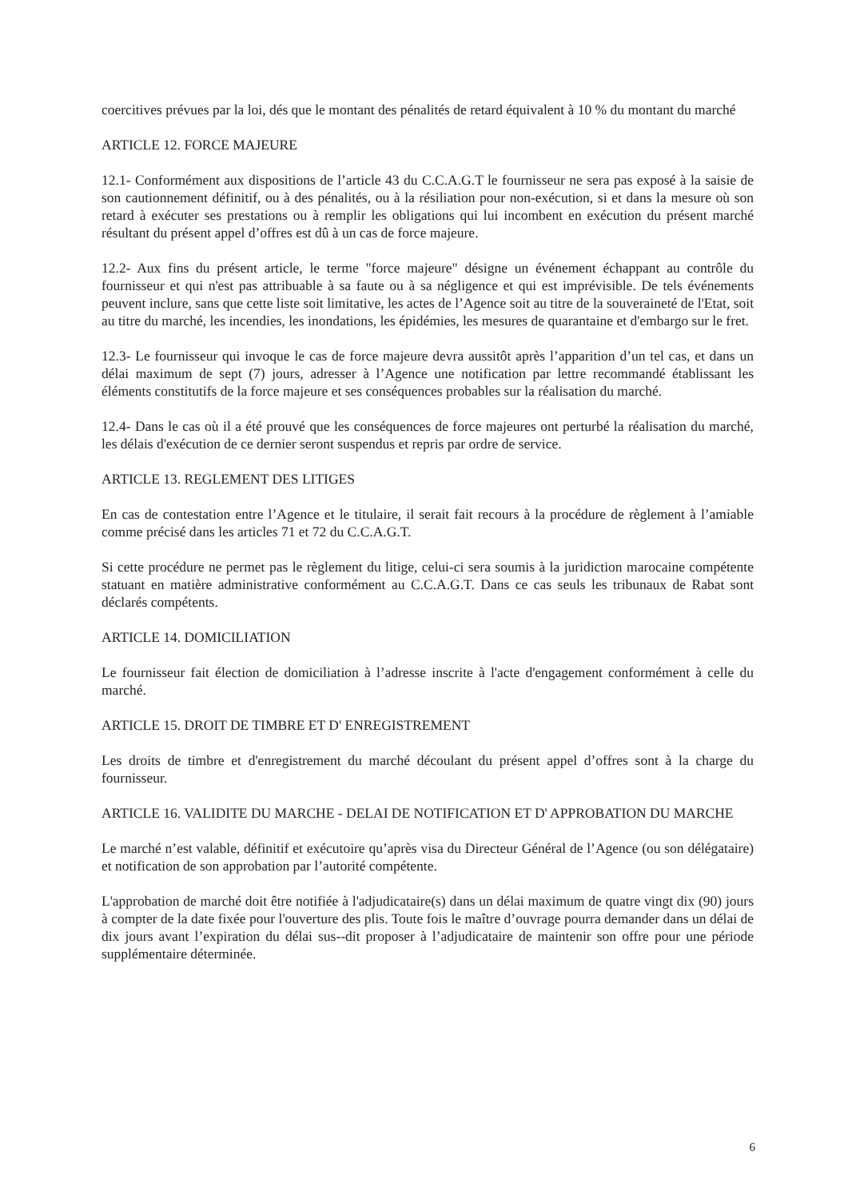coercitives prévues par la loi, dés que le montant des pénalités de retard équivalent à 10 % du montant du marché
ARTICLE 12. FORCE MAJEURE
12.1- Conformément aux dispositions de l’article 43 du C.C.A.G.T le fournisseur ne sera pas exposé à la saisie de son cautionnement définitif, ou à des pénalités, ou à la résiliation pour non-exécution, si et dans la mesure où son retard à exécuter ses prestations ou à remplir les obligations qui lui incombent en exécution du présent marché résultant du présent appel d’offres est dû à un cas de force majeure.
12.2- Aux fins du présent article, le terme "force majeure" désigne un événement échappant au contrôle du fournisseur et qui n'est pas attribuable à sa faute ou à sa négligence et qui est imprévisible. De tels événements peuvent inclure, sans que cette liste soit limitative, les actes de l’Agence soit au titre de la souveraineté de l'Etat, soit au titre du marché, les incendies, les inondations, les épidémies, les mesures de quarantaine et d'embargo sur le fret.
12.3- Le fournisseur qui invoque le cas de force majeure devra aussitôt après l’apparition d’un tel cas, et dans un délai maximum de sept (7) jours, adresser à l’Agence une notification par lettre recommandé établissant les éléments constitutifs de la force majeure et ses conséquences probables sur la réalisation du marché.
12.4- Dans le cas où il a été prouvé que les conséquences de force majeures ont perturbé la réalisation du marché, les délais d'exécution de ce dernier seront suspendus et repris par ordre de service.
ARTICLE 13. REGLEMENT DES LITIGES
En cas de contestation entre l’Agence et le titulaire, il serait fait recours à la procédure de règlement à l’amiable comme précisé dans les articles 71 et 72 du C.C.A.G.T.
Si cette procédure ne permet pas le règlement du litige, celui-ci sera soumis à la juridiction marocaine compétente statuant en matière administrative conformément au C.C.A.G.T. Dans ce cas seuls les tribunaux de Rabat sont déclarés compétents.
ARTICLE 14. DOMICILIATION
Le fournisseur fait élection de domiciliation à l’adresse inscrite à l'acte d'engagement conformément à celle du marché.
ARTICLE 15. DROIT DE TIMBRE ET D' ENREGISTREMENT
Les droits de timbre et d'enregistrement du marché découlant du présent appel d’offres sont à la charge du fournisseur.
ARTICLE 16. VALIDITE DU MARCHE - DELAI DE NOTIFICATION ET D' APPROBATION DU MARCHE
Le marché n’est valable, définitif et exécutoire qu’après visa du Directeur Général de l’Agence (ou son délégataire) et notification de son approbation par l’autorité compétente.
L'approbation de marché doit être notifiée à l'adjudicataire(s) dans un délai maximum de quatre vingt dix (90) jours à compter de la date fixée pour l'ouverture des plis. Toute fois le maître d’ouvrage pourra demander dans un délai de dix jours avant l’expiration du délai sus--dit proposer à l’adjudicataire de maintenir son offre pour une période supplémentaire déterminée.
6